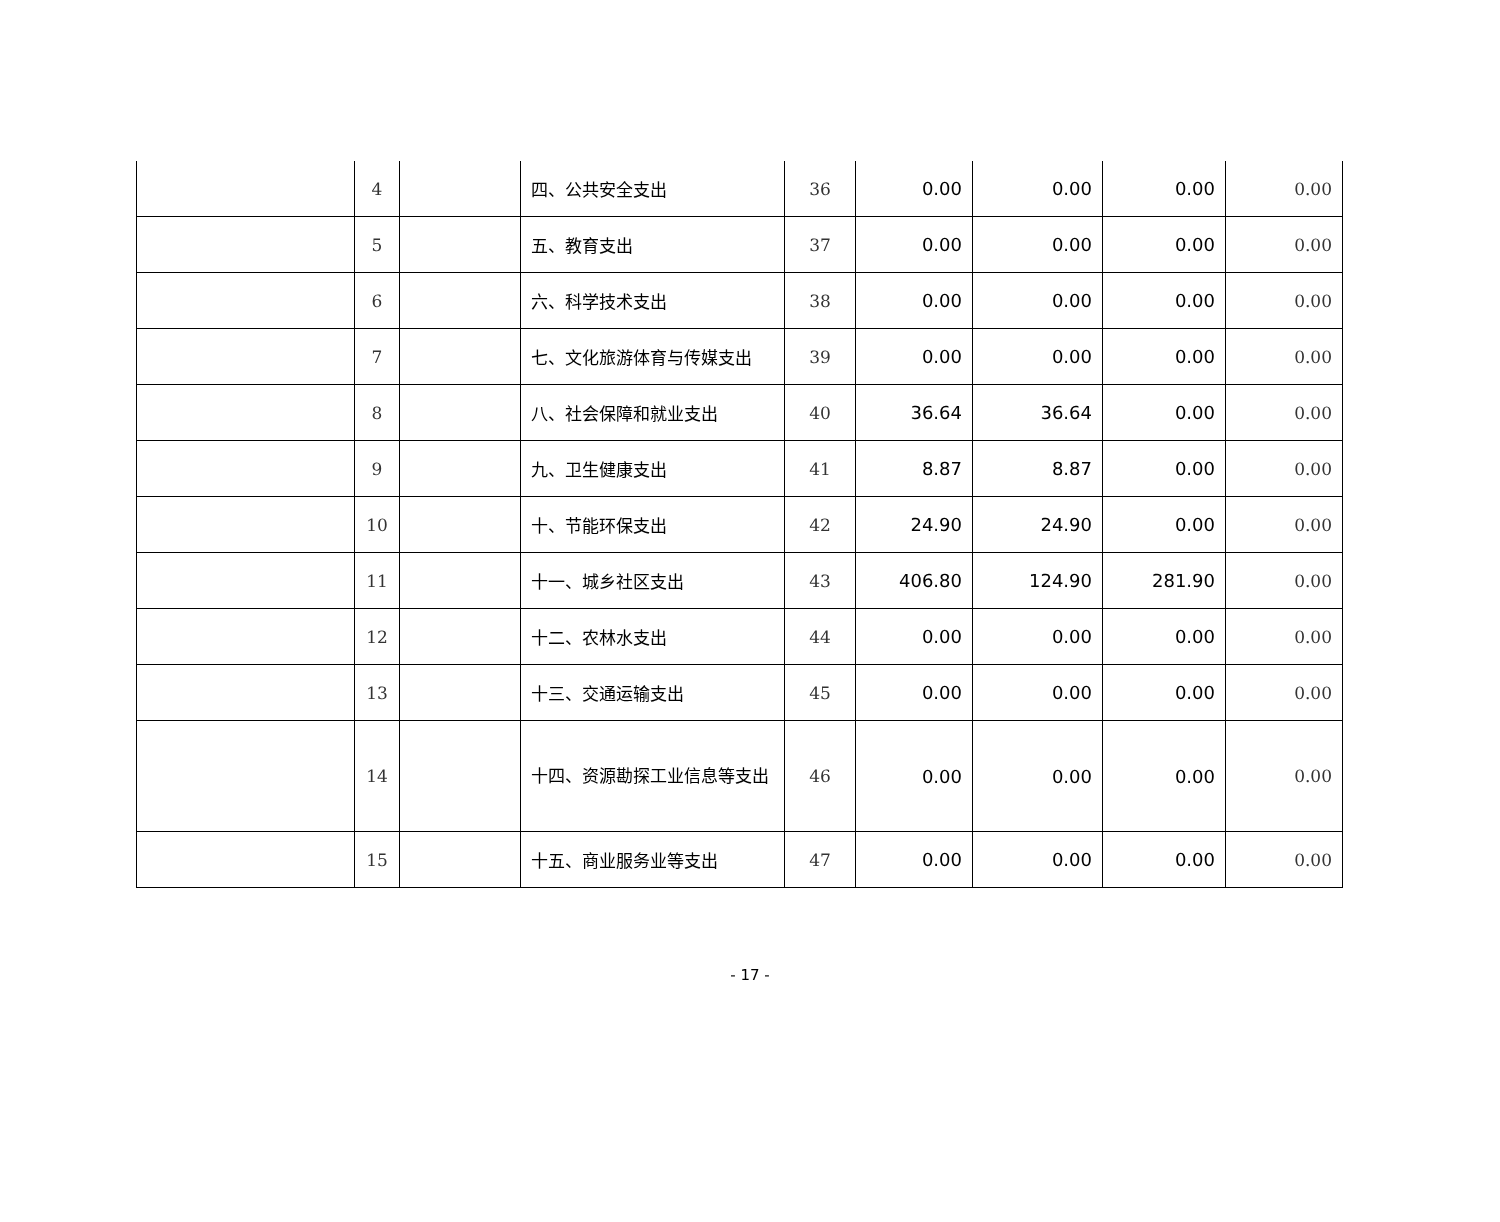| | 4 | | 四、公共安全支出 | 36 | 0.00 | 0.00 | 0.00 | 0.00 |
| | 5 | | 五、教育支出 | 37 | 0.00 | 0.00 | 0.00 | 0.00 |
| | 6 | | 六、科学技术支出 | 38 | 0.00 | 0.00 | 0.00 | 0.00 |
| | 7 | | 七、文化旅游体育与传媒支出 | 39 | 0.00 | 0.00 | 0.00 | 0.00 |
| | 8 | | 八、社会保障和就业支出 | 40 | 36.64 | 36.64 | 0.00 | 0.00 |
| | 9 | | 九、卫生健康支出 | 41 | 8.87 | 8.87 | 0.00 | 0.00 |
| | 10 | | 十、节能环保支出 | 42 | 24.90 | 24.90 | 0.00 | 0.00 |
| | 11 | | 十一、城乡社区支出 | 43 | 406.80 | 124.90 | 281.90 | 0.00 |
| | 12 | | 十二、农林水支出 | 44 | 0.00 | 0.00 | 0.00 | 0.00 |
| | 13 | | 十三、交通运输支出 | 45 | 0.00 | 0.00 | 0.00 | 0.00 |
| | 14 | | 十四、资源勘探工业信息等支出 | 46 | 0.00 | 0.00 | 0.00 | 0.00 |
| | 15 | | 十五、商业服务业等支出 | 47 | 0.00 | 0.00 | 0.00 | 0.00 |
- 17 -